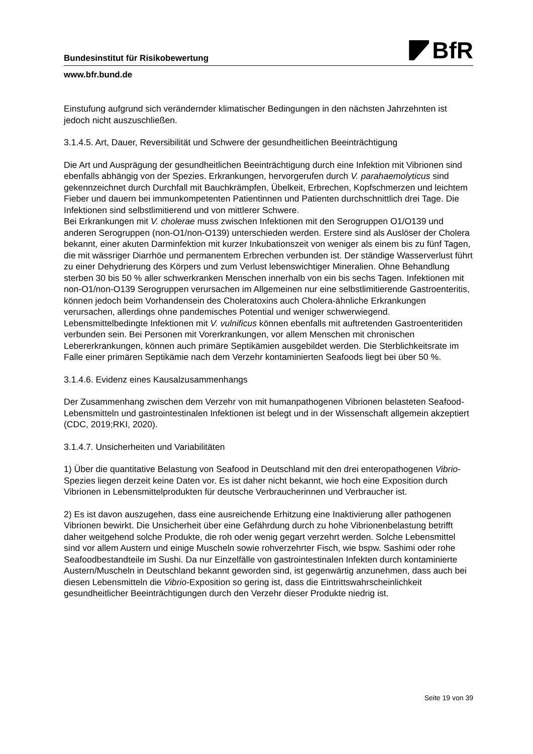BfR
Bundesinstitut für Risikobewertung
www.bfr.bund.de
Einstufung aufgrund sich verändernder klimatischer Bedingungen in den nächsten Jahrzehnten ist jedoch nicht auszuschließen.
3.1.4.5. Art, Dauer, Reversibilität und Schwere der gesundheitlichen Beeinträchtigung
Die Art und Ausprägung der gesundheitlichen Beeinträchtigung durch eine Infektion mit Vibrionen sind ebenfalls abhängig von der Spezies. Erkrankungen, hervorgerufen durch V. parahaemolyticus sind gekennzeichnet durch Durchfall mit Bauchkrämpfen, Übelkeit, Erbrechen, Kopfschmerzen und leichtem Fieber und dauern bei immunkompetenten Patientinnen und Patienten durchschnittlich drei Tage. Die Infektionen sind selbstlimitierend und von mittlerer Schwere.
Bei Erkrankungen mit V. cholerae muss zwischen Infektionen mit den Serogruppen O1/O139 und anderen Serogruppen (non-O1/non-O139) unterschieden werden. Erstere sind als Auslöser der Cholera bekannt, einer akuten Darminfektion mit kurzer Inkubationszeit von weniger als einem bis zu fünf Tagen, die mit wässriger Diarrhöe und permanentem Erbrechen verbunden ist. Der ständige Wasserverlust führt zu einer Dehydrierung des Körpers und zum Verlust lebenswichtiger Mineralien. Ohne Behandlung sterben 30 bis 50 % aller schwerkranken Menschen innerhalb von ein bis sechs Tagen. Infektionen mit non-O1/non-O139 Serogruppen verursachen im Allgemeinen nur eine selbstlimitierende Gastroenteritis, können jedoch beim Vorhandensein des Choleratoxins auch Cholera-ähnliche Erkrankungen verursachen, allerdings ohne pandemisches Potential und weniger schwerwiegend.
Lebensmittelbedingte Infektionen mit V. vulnificus können ebenfalls mit auftretenden Gastroenteritiden verbunden sein. Bei Personen mit Vorerkrankungen, vor allem Menschen mit chronischen Lebererkrankungen, können auch primäre Septikämien ausgebildet werden. Die Sterblichkeitsrate im Falle einer primären Septikämie nach dem Verzehr kontaminierten Seafoods liegt bei über 50 %.
3.1.4.6. Evidenz eines Kausalzusammenhangs
Der Zusammenhang zwischen dem Verzehr von mit humanpathogenen Vibrionen belasteten Seafood-Lebensmitteln und gastrointestinalen Infektionen ist belegt und in der Wissenschaft allgemein akzeptiert (CDC, 2019;RKI, 2020).
3.1.4.7. Unsicherheiten und Variabilitäten
1) Über die quantitative Belastung von Seafood in Deutschland mit den drei enteropathogenen Vibrio-Spezies liegen derzeit keine Daten vor. Es ist daher nicht bekannt, wie hoch eine Exposition durch Vibrionen in Lebensmittelprodukten für deutsche Verbraucherinnen und Verbraucher ist.
2) Es ist davon auszugehen, dass eine ausreichende Erhitzung eine Inaktivierung aller pathogenen Vibrionen bewirkt. Die Unsicherheit über eine Gefährdung durch zu hohe Vibrionenbelastung betrifft daher weitgehend solche Produkte, die roh oder wenig gegart verzehrt werden. Solche Lebensmittel sind vor allem Austern und einige Muscheln sowie rohverzehrter Fisch, wie bspw. Sashimi oder rohe Seafoodbestandteile im Sushi. Da nur Einzelfälle von gastrointestinalen Infekten durch kontaminierte Austern/Muscheln in Deutschland bekannt geworden sind, ist gegenwärtig anzunehmen, dass auch bei diesen Lebensmitteln die Vibrio-Exposition so gering ist, dass die Eintrittswahrscheinlichkeit gesundheitlicher Beeinträchtigungen durch den Verzehr dieser Produkte niedrig ist.
Seite 19 von 39